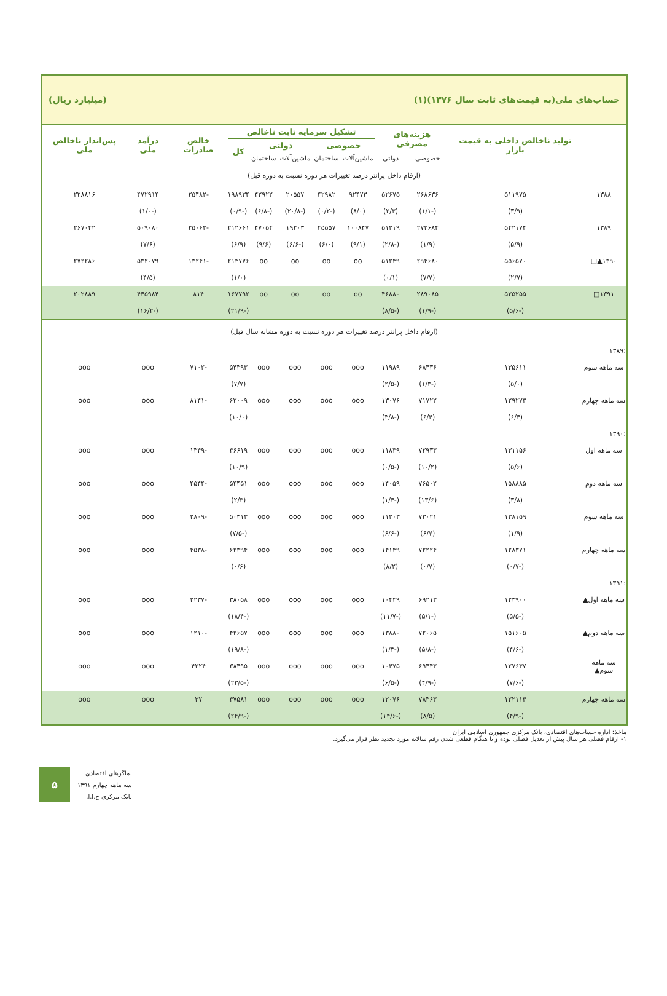حساب‌های ملی(به قیمت‌های ثابت سال ۱۳۷۶)(۱) (میلیارد ریال)
| | تولید ناخالص داخلی به قیمت بازار | هزینه‌های مصرفی | | تشکیل سرمایه ثابت ناخالص | | | | | خالص صادرات | درآمد ملی | پس‌انداز ناخالص ملی |
| --- | --- | --- | --- | --- | --- | --- | --- | --- | --- | --- | --- |
| | | | | خصوصی | | دولتی | | کل | | | |
| | | خصوصی | دولتی | ماشین‌آلات | ساختمان | ماشین‌آلات | ساختمان | | | | |
| (ارقام داخل پرانتز درصد تغییرات هر دوره نسبت به دوره قبل) | | | | | | | | | | | |
| ۱۳۸۸ | ۵۱۱۹۷۵ | ۲۶۸۶۳۶ | ۵۲۶۷۵ | ۹۲۴۷۳ | ۴۲۹۸۲ | ۲۰۵۵۷ | ۴۲۹۲۲ | ۱۹۸۹۳۴ | -۲۵۴۸۲ | ۴۷۲۹۱۴ | ۲۲۸۸۱۶ |
| | (۳/۹) | (-۱/۱) | (۲/۳) | (۸/۰) | (-۰/۲) | (-۲۰/۸) | (-۶/۸) | (-۰/۹) | | (-۱/۰) | |
| ۱۳۸۹ | ۵۴۲۱۷۴ | ۲۷۳۶۸۴ | ۵۱۲۱۹ | ۱۰۰۸۴۷ | ۴۵۵۵۷ | ۱۹۲۰۳ | ۴۷۰۵۴ | ۲۱۲۶۶۱ | -۲۵۰۶۳ | ۵۰۹۰۸۰ | ۲۶۷۰۴۲ |
| | (۵/۹) | (۱/۹) | (-۲/۸) | (۹/۱) | (۶/۰) | (-۶/۶) | (۹/۶) | (۶/۹) | | (۷/۶) | |
| ۱۳۹۰▲□ | ۵۵۶۵۷۰ | ۲۹۴۶۸۰ | ۵۱۲۴۹ | oo | oo | oo | oo | ۲۱۴۷۷۶ | -۱۳۲۴۱ | ۵۳۲۰۷۹ | ۲۷۲۲۸۶ |
| | (۲/۷) | (۷/۷) | (۰/۱) | | | | | (۱/۰) | | (۴/۵) | |
| ۱۳۹۱□ | ۵۲۵۲۵۵ | ۲۸۹۰۸۵ | ۴۶۸۸۰ | oo | oo | oo | oo | ۱۶۷۷۹۲ | ۸۱۴ | ۴۴۵۹۸۴ | ۲۰۲۸۸۹ |
| | (-۵/۶) | (-۱/۹) | (-۸/۵) | | | | | (-۲۱/۹) | | (-۱۶/۲) | |
| (ارقام داخل پرانتز درصد تغییرات هر دوره نسبت به دوره مشابه سال قبل) | | | | | | | | | | | |
| :۱۳۸۹ | | | | | | | | | | | |
| سه ماهه سوم | ۱۳۵۶۱۱ | ۶۸۴۳۶ | ۱۱۹۸۹ | ooo | ooo | ooo | ooo | ۵۴۳۹۳ | -۷۱۰۲ | ooo | ooo |
| | (۵/۰) | (-۱/۳) | (-۲/۵) | | | | | (۷/۷) | | | |
| سه ماهه چهارم | ۱۲۹۲۷۳ | ۷۱۷۲۲ | ۱۳۰۷۶ | ooo | ooo | ooo | ooo | ۶۳۰۰۹ | -۸۱۴۱ | ooo | ooo |
| | (۶/۴) | (۶/۴) | (-۳/۸) | | | | | (۱۰/۰) | | | |
| :۱۳۹۰ | | | | | | | | | | | |
| سه ماهه اول | ۱۳۱۱۵۶ | ۷۲۹۳۳ | ۱۱۸۳۹ | ooo | ooo | ooo | ooo | ۴۶۶۱۹ | -۱۳۴۹ | ooo | ooo |
| | (۵/۶) | (۱۰/۲) | (-۰/۵) | | | | | (۱۰/۹) | | | |
| سه ماهه دوم | ۱۵۸۸۸۵ | ۷۶۵۰۲ | ۱۴۰۵۹ | ooo | ooo | ooo | ooo | ۵۴۴۵۱ | -۴۵۴۴ | ooo | ooo |
| | (۳/۸) | (۱۳/۶) | (-۱/۴) | | | | | (۲/۳) | | | |
| سه ماهه سوم | ۱۳۸۱۵۹ | ۷۳۰۲۱ | ۱۱۲۰۳ | ooo | ooo | ooo | ooo | ۵۰۳۱۳ | -۲۸۰۹ | ooo | ooo |
| | (۱/۹) | (۶/۷) | (-۶/۶) | | | | | (-۷/۵) | | | |
| سه ماهه چهارم | ۱۲۸۳۷۱ | ۷۲۲۲۴ | ۱۴۱۴۹ | ooo | ooo | ooo | ooo | ۶۳۳۹۴ | -۴۵۳۸ | ooo | ooo |
| | (-۰/۷) | (۰/۷) | (۸/۲) | | | | | (۰/۶) | | | |
| :۱۳۹۱ | | | | | | | | | | | |
| سه ماهه اول▲ | ۱۲۳۹۰۰ | ۶۹۲۱۳ | ۱۰۴۴۹ | ooo | ooo | ooo | ooo | ۳۸۰۵۸ | -۲۲۳۷ | ooo | ooo |
| | (-۵/۵) | (-۵/۱) | (-۱۱/۷) | | | | | (-۱۸/۴) | | | |
| سه ماهه دوم▲ | ۱۵۱۶۰۵ | ۷۲۰۶۵ | ۱۳۸۸۰ | ooo | ooo | ooo | ooo | ۴۳۶۵۷ | -۱۲۱۰ | ooo | ooo |
| | (-۴/۶) | (-۵/۸) | (-۱/۳) | | | | | (-۱۹/۸) | | | |
| سه ماهه سوم▲ | ۱۲۷۶۳۷ | ۶۹۴۴۳ | ۱۰۴۷۵ | ooo | ooo | ooo | ooo | ۳۸۴۹۵ | ۴۲۲۴ | ooo | ooo |
| | (-۷/۶) | (-۴/۹) | (-۶/۵) | | | | | (-۲۳/۵) | | | |
| سه ماهه چهارم | ۱۲۲۱۱۴ | ۷۸۳۶۳ | ۱۲۰۷۶ | ooo | ooo | ooo | ooo | ۴۷۵۸۱ | ۳۷ | ooo | ooo |
| | (-۴/۹) | (۸/۵) | (-۱۴/۶) | | | | | (-۲۴/۹) | | | |
ماخذ: اداره حساب‌های اقتصادی، بانک مرکزی جمهوری اسلامی ایران
۱- ارقام فصلی هر سال پیش از تعدیل فصلی بوده و تا هنگام قطعی شدن رقم سالانه مورد تجدید نظر قرار می‌گیرد.
۵
نماگرهای اقتصادی
سه ماهه چهارم ۱۳۹۱
بانک مرکزی ج.ا.ا.